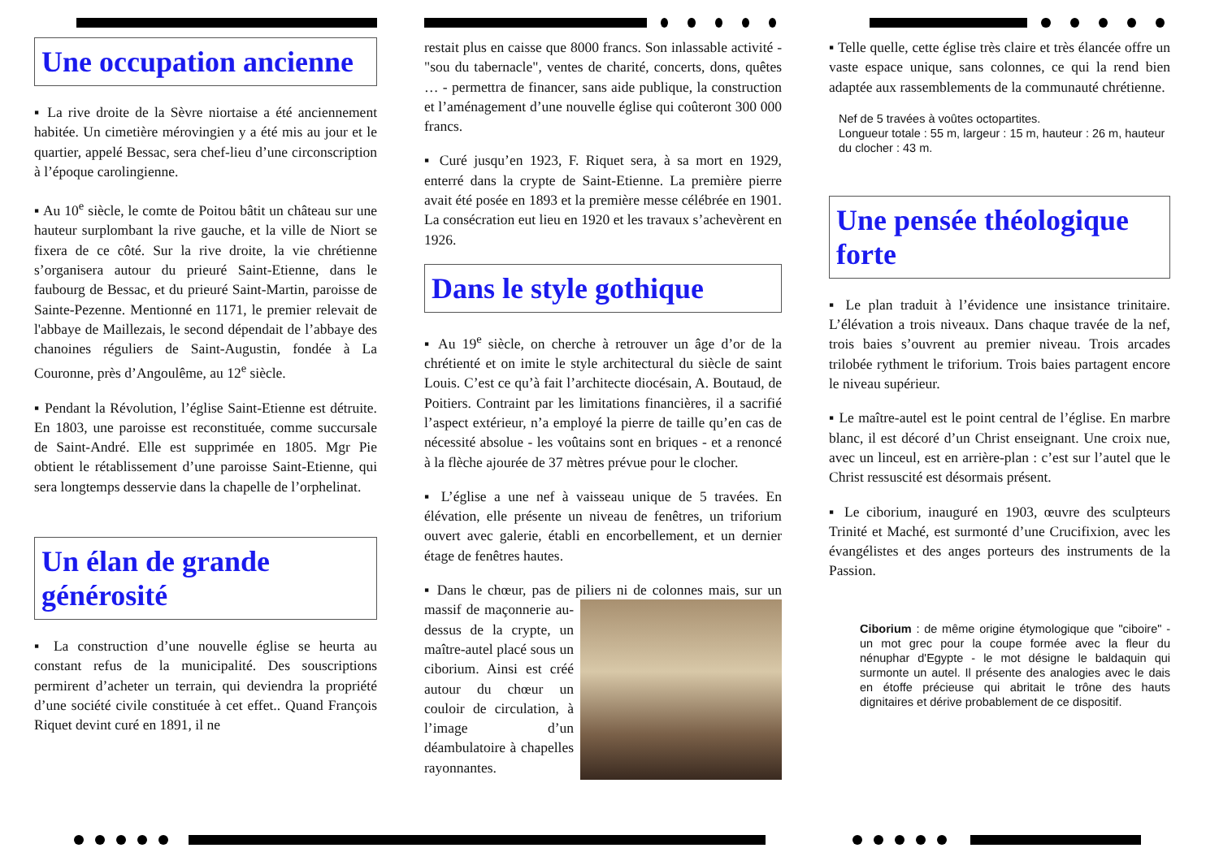Une occupation ancienne
▪ La rive droite de la Sèvre niortaise a été anciennement habitée. Un cimetière mérovingien y a été mis au jour et le quartier, appelé Bessac, sera chef-lieu d’une circonscription à l’époque carolingienne.
▪ Au 10<sup>e</sup> siècle, le comte de Poitou bâtit un château sur une hauteur surplombant la rive gauche, et la ville de Niort se fixera de ce côté. Sur la rive droite, la vie chrétienne s’organisera autour du prieuré Saint-Etienne, dans le faubourg de Bessac, et du prieuré Saint-Martin, paroisse de Sainte-Pezenne. Mentionné en 1171, le premier relevait de l'abbaye de Maillezais, le second dépendait de l’abbaye des chanoines réguliers de Saint-Augustin, fondée à La Couronne, près d’Angoulême, au 12<sup>e</sup> siècle.
▪ Pendant la Révolution, l’église Saint-Etienne est détruite. En 1803, une paroisse est reconstituée, comme succursale de Saint-André. Elle est supprimée en 1805. Mgr Pie obtient le rétablissement d’une paroisse Saint-Etienne, qui sera longtemps desservie dans la chapelle de l’orphelinat.
Un élan de grande générosité
▪ La construction d’une nouvelle église se heurta au constant refus de la municipalité. Des souscriptions permirent d’acheter un terrain, qui deviendra la propriété d’une société civile constituée à cet effet.. Quand François Riquet devint curé en 1891, il ne
restait plus en caisse que 8000 francs. Son inlassable activité - "sou du tabernacle", ventes de charité, concerts, dons, quêtes … - permettra de financer, sans aide publique, la construction et l’aménagement d’une nouvelle église qui coûteront 300 000 francs.
▪ Curé jusqu’en 1923, F. Riquet sera, à sa mort en 1929, enterré dans la crypte de Saint-Etienne. La première pierre avait été posée en 1893 et la première messe célébrée en 1901. La consécration eut lieu en 1920 et les travaux s’achevèrent en 1926.
Dans le style gothique
▪ Au 19<sup>e</sup> siècle, on cherche à retrouver un âge d’or de la chrétienté et on imite le style architectural du siècle de saint Louis. C’est ce qu’à fait l’architecte diocésain, A. Boutaud, de Poitiers. Contraint par les limitations financières, il a sacrifié l’aspect extérieur, n’a employé la pierre de taille qu’en cas de nécessité absolue - les voûtains sont en briques - et a renoncé à la flèche ajourée de 37 mètres prévue pour le clocher.
▪ L’église a une nef à vaisseau unique de 5 travées. En élévation, elle présente un niveau de fenêtres, un triforium ouvert avec galerie, établi en encorbellement, et un dernier étage de fenêtres hautes.
▪ Dans le chœur, pas de piliers ni de colonnes mais, sur un massif de maçonnerie au-dessus de la crypte, un maître-autel placé sous un ciborium. Ainsi est créé autour du chœur un couloir de circulation, à l’image d’un déambulatoire à chapelles rayonnantes.
▪ Telle quelle, cette église très claire et très élancée offre un vaste espace unique, sans colonnes, ce qui la rend bien adaptée aux rassemblements de la communauté chrétienne.
Nef de 5 travées à voûtes octopartites.
Longueur totale : 55 m, largeur : 15 m, hauteur : 26 m, hauteur du clocher : 43 m.
Une pensée théologique forte
▪ Le plan traduit à l’évidence une insistance trinitaire. L’élévation a trois niveaux. Dans chaque travée de la nef, trois baies s’ouvrent au premier niveau. Trois arcades trilobée rythment le triforium. Trois baies partagent encore le niveau supérieur.
▪ Le maître-autel est le point central de l’église. En marbre blanc, il est décoré d’un Christ enseignant. Une croix nue, avec un linceul, est en arrière-plan : c’est sur l’autel que le Christ ressuscité est désormais présent.
▪ Le ciborium, inauguré en 1903, œuvre des sculpteurs Trinité et Maché, est surmonté d’une Crucifixion, avec les évangélistes et des anges porteurs des instruments de la Passion.
Ciborium : de même origine étymologique que "ciboire" - un mot grec pour la coupe formée avec la fleur du nénuphar d'Egypte - le mot désigne le baldaquin qui surmonte un autel. Il présente des analogies avec le dais en étoffe précieuse qui abritait le trône des hauts dignitaires et dérive probablement de ce dispositif.